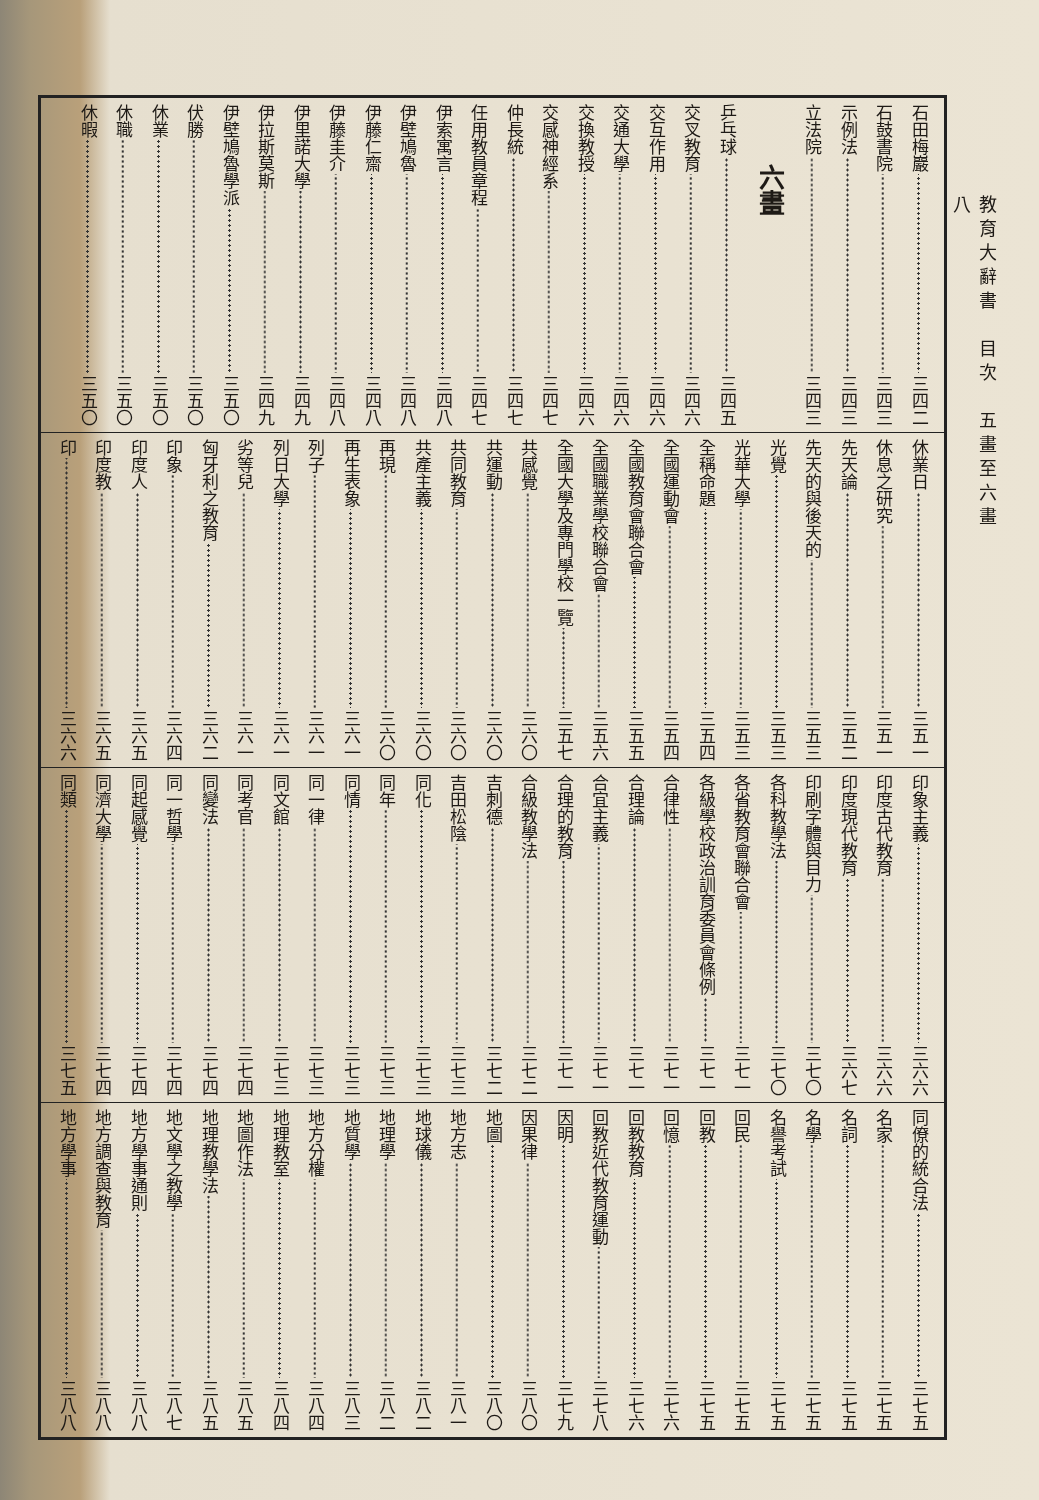教育大辭書　目次　五畫至六畫
八
石田梅巖 三四二
石鼓書院 三四三
示例法 三四三
立法院 三四三
六畫
乒乓球 三四五
交叉教育 三四六
交互作用 三四六
交通大學 三四六
交換教授 三四六
交感神經系 三四七
仲長統 三四七
任用教員章程 三四七
伊索寓言 三四八
伊壁鳩魯 三四八
伊藤仁齋 三四八
伊藤圭介 三四八
伊里諾大學 三四九
伊拉斯莫斯 三四九
伊壁鳩魯學派 三五〇
伏勝 三五〇
休業 三五〇
休職 三五〇
休暇 三五〇
休業日 三五一
休息之研究 三五一
先天論 三五二
先天的與後天的 三五三
光覺 三五三
光華大學 三五三
全稱命題 三五四
全國運動會 三五四
全國教育會聯合會 三五五
全國職業學校聯合會 三五六
全國大學及專門學校一覽 三五七
共感覺 三六〇
共運動 三六〇
共同教育 三六〇
共產主義 三六〇
再現 三六〇
再生表象 三六一
列子 三六一
列日大學 三六一
劣等兒 三六一
匈牙利之教育 三六二
印象 三六四
印度人 三六五
印度教 三六五
印 三六六
印象主義 三六六
印度古代教育 三六六
印度現代教育 三六七
印刷字體與目力 三七〇
各科教學法 三七〇
各省教育會聯合會 三七一
各級學校政治訓育委員會條例 三七一
合律性 三七一
合理論 三七一
合宜主義 三七一
合理的教育 三七一
合級教學法 三七二
吉刺德 三七二
吉田松陰 三七三
同化 三七三
同年 三七三
同情 三七三
同一律 三七三
同文館 三七三
同考官 三七四
同變法 三七四
同一哲學 三七四
同起感覺 三七四
同濟大學 三七四
同類 三七五
同僚的統合法 三七五
名家 三七五
名詞 三七五
名學 三七五
名譽考試 三七五
回民 三七五
回教 三七五
回憶 三七六
回教教育 三七六
回教近代教育運動 三七八
因明 三七九
因果律 三八〇
地圖 三八〇
地方志 三八一
地球儀 三八二
地理學 三八二
地質學 三八三
地方分權 三八四
地理教室 三八四
地圖作法 三八五
地理教學法 三八五
地文學之教學 三八七
地方學事通則 三八八
地方調查與教育 三八八
地方學事 三八八